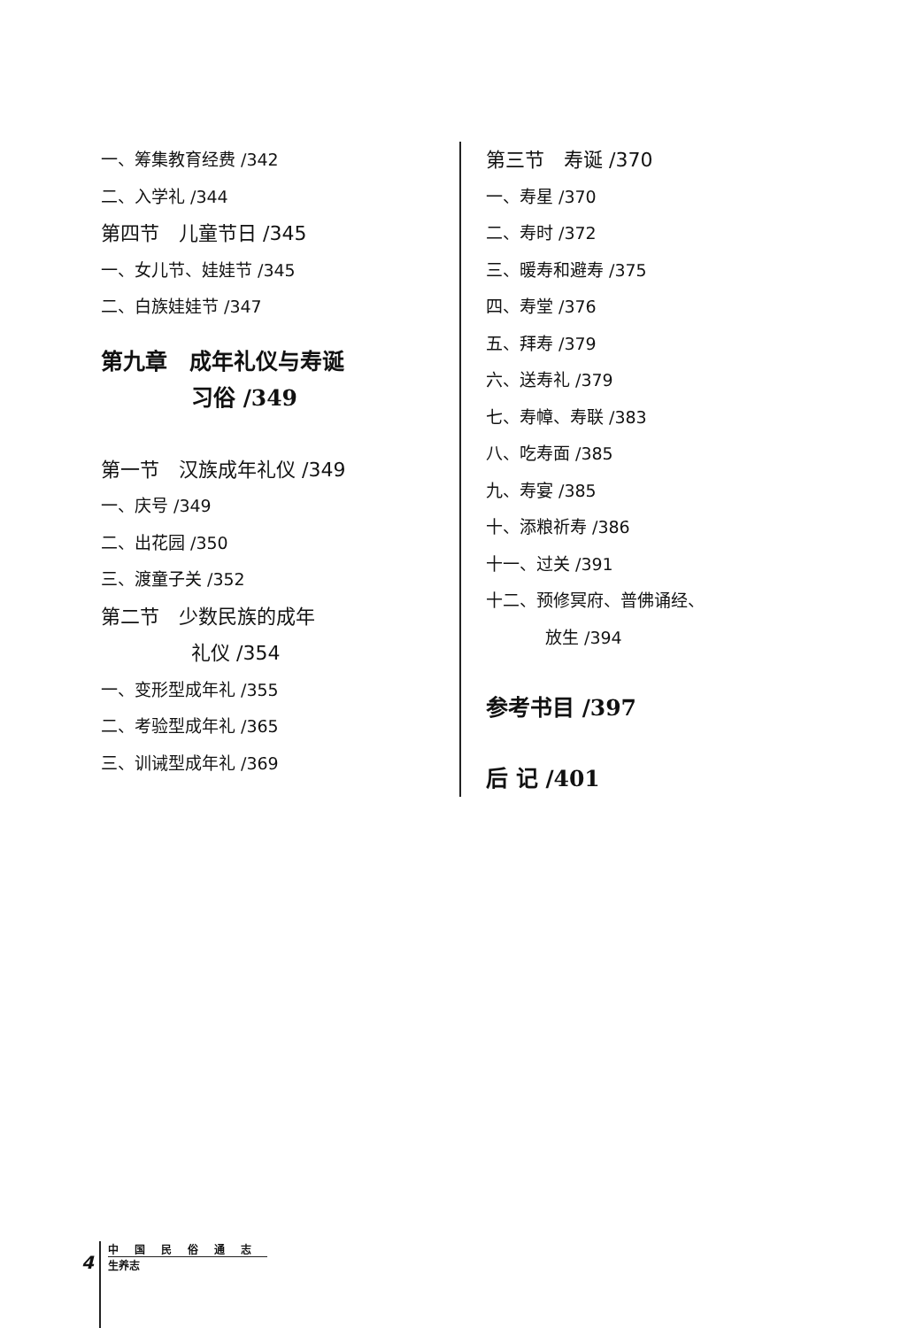一、筹集教育经费 /342
二、入学礼 /344
第四节　儿童节日 /345
一、女儿节、娃娃节 /345
二、白族娃娃节 /347
第九章　成年礼仪与寿诞
习俗 /349
第一节　汉族成年礼仪 /349
一、庆号 /349
二、出花园 /350
三、渡童子关 /352
第二节　少数民族的成年
礼仪 /354
一、变形型成年礼 /355
二、考验型成年礼 /365
三、训诫型成年礼 /369
第三节　寿诞 /370
一、寿星 /370
二、寿时 /372
三、暖寿和避寿 /375
四、寿堂 /376
五、拜寿 /379
六、送寿礼 /379
七、寿幛、寿联 /383
八、吃寿面 /385
九、寿宴 /385
十、添粮祈寿 /386
十一、过关 /391
十二、预修冥府、普佛诵经、
放生 /394
参考书目 /397
后 记 /401
4
中国民俗通志
生养志